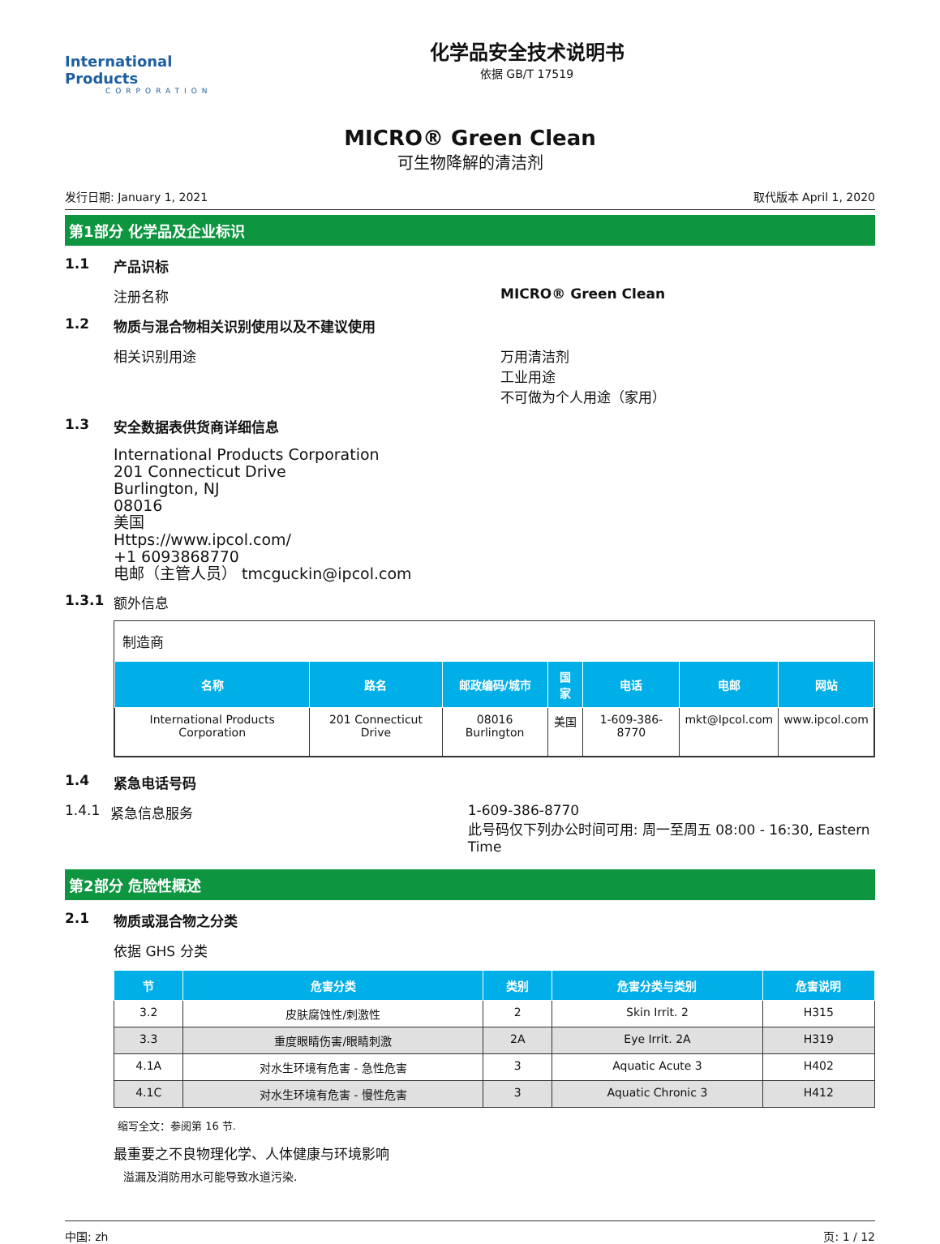International Products
CORPORATION
化学品安全技术说明书
依据 GB/T 17519
MICRO® Green Clean
可生物降解的清洁剂
发行日期: January 1, 2021 取代版本 April 1, 2020
第1部分 化学品及企业标识
1.1 产品识标
注册名称 MICRO® Green Clean
1.2 物质与混合物相关识别使用以及不建议使用
相关识别用途 万用清洁剂
工业用途
不可做为个人用途（家用）
1.3 安全数据表供货商详细信息
International Products Corporation
201 Connecticut Drive
Burlington, NJ
08016
美国
Https://www.ipcol.com/
+1 6093868770
电邮（主管人员） tmcguckin@ipcol.com
1.3.1 额外信息
制造商
| 名称 | 路名 | 邮政编码/城市 | 国家 | 电话 | 电邮 | 网站 |
| --- | --- | --- | --- | --- | --- | --- |
| International Products Corporation | 201 Connecticut Drive | 08016 Burlington | 美国 | 1-609-386-8770 | mkt@Ipcol.com | www.ipcol.com |
1.4 紧急电话号码
1.4.1 紧急信息服务 1-609-386-8770
此号码仅下列办公时间可用: 周一至周五 08:00 - 16:30, Eastern Time
第2部分 危险性概述
2.1 物质或混合物之分类
依据 GHS 分类
| 节 | 危害分类 | 类别 | 危害分类与类别 | 危害说明 |
| --- | --- | --- | --- | --- |
| 3.2 | 皮肤腐蚀性/刺激性 | 2 | Skin Irrit. 2 | H315 |
| 3.3 | 重度眼睛伤害/眼睛刺激 | 2A | Eye Irrit. 2A | H319 |
| 4.1A | 对水生环境有危害 - 急性危害 | 3 | Aquatic Acute 3 | H402 |
| 4.1C | 对水生环境有危害 - 慢性危害 | 3 | Aquatic Chronic 3 | H412 |
缩写全文：参阅第 16 节.
最重要之不良物理化学、人体健康与环境影响
溢漏及消防用水可能导致水道污染.
中国: zh 页: 1 / 12